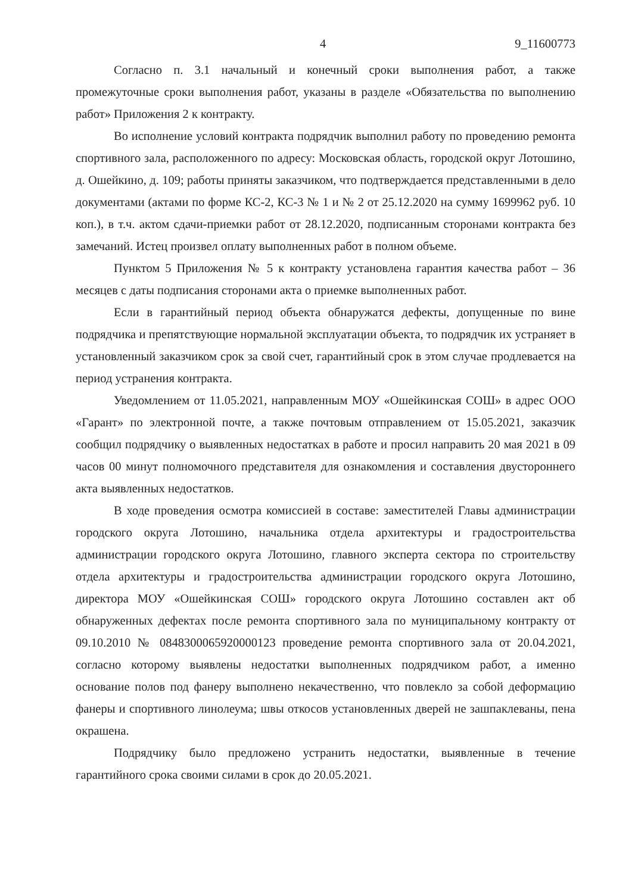4 9_11600773
Согласно п. 3.1 начальный и конечный сроки выполнения работ, а также промежуточные сроки выполнения работ, указаны в разделе «Обязательства по выполнению работ» Приложения 2 к контракту.
Во исполнение условий контракта подрядчик выполнил работу по проведению ремонта спортивного зала, расположенного по адресу: Московская область, городской округ Лотошино, д. Ошейкино, д. 109; работы приняты заказчиком, что подтверждается представленными в дело документами (актами по форме КС-2, КС-3 № 1 и № 2 от 25.12.2020 на сумму 1699962 руб. 10 коп.), в т.ч. актом сдачи-приемки работ от 28.12.2020, подписанным сторонами контракта без замечаний. Истец произвел оплату выполненных работ в полном объеме.
Пунктом 5 Приложения № 5 к контракту установлена гарантия качества работ – 36 месяцев с даты подписания сторонами акта о приемке выполненных работ.
Если в гарантийный период объекта обнаружатся дефекты, допущенные по вине подрядчика и препятствующие нормальной эксплуатации объекта, то подрядчик их устраняет в установленный заказчиком срок за свой счет, гарантийный срок в этом случае продлевается на период устранения контракта.
Уведомлением от 11.05.2021, направленным МОУ «Ошейкинская СОШ» в адрес ООО «Гарант» по электронной почте, а также почтовым отправлением от 15.05.2021, заказчик сообщил подрядчику о выявленных недостатках в работе и просил направить 20 мая 2021 в 09 часов 00 минут полномочного представителя для ознакомления и составления двустороннего акта выявленных недостатков.
В ходе проведения осмотра комиссией в составе: заместителей Главы администрации городского округа Лотошино, начальника отдела архитектуры и градостроительства администрации городского округа Лотошино, главного эксперта сектора по строительству отдела архитектуры и градостроительства администрации городского округа Лотошино, директора МОУ «Ошейкинская СОШ» городского округа Лотошино составлен акт об обнаруженных дефектах после ремонта спортивного зала по муниципальному контракту от 09.10.2010 № 0848300065920000123 проведение ремонта спортивного зала от 20.04.2021, согласно которому выявлены недостатки выполненных подрядчиком работ, а именно основание полов под фанеру выполнено некачественно, что повлекло за собой деформацию фанеры и спортивного линолеума; швы откосов установленных дверей не зашпаклеваны, пена окрашена.
Подрядчику было предложено устранить недостатки, выявленные в течение гарантийного срока своими силами в срок до 20.05.2021.